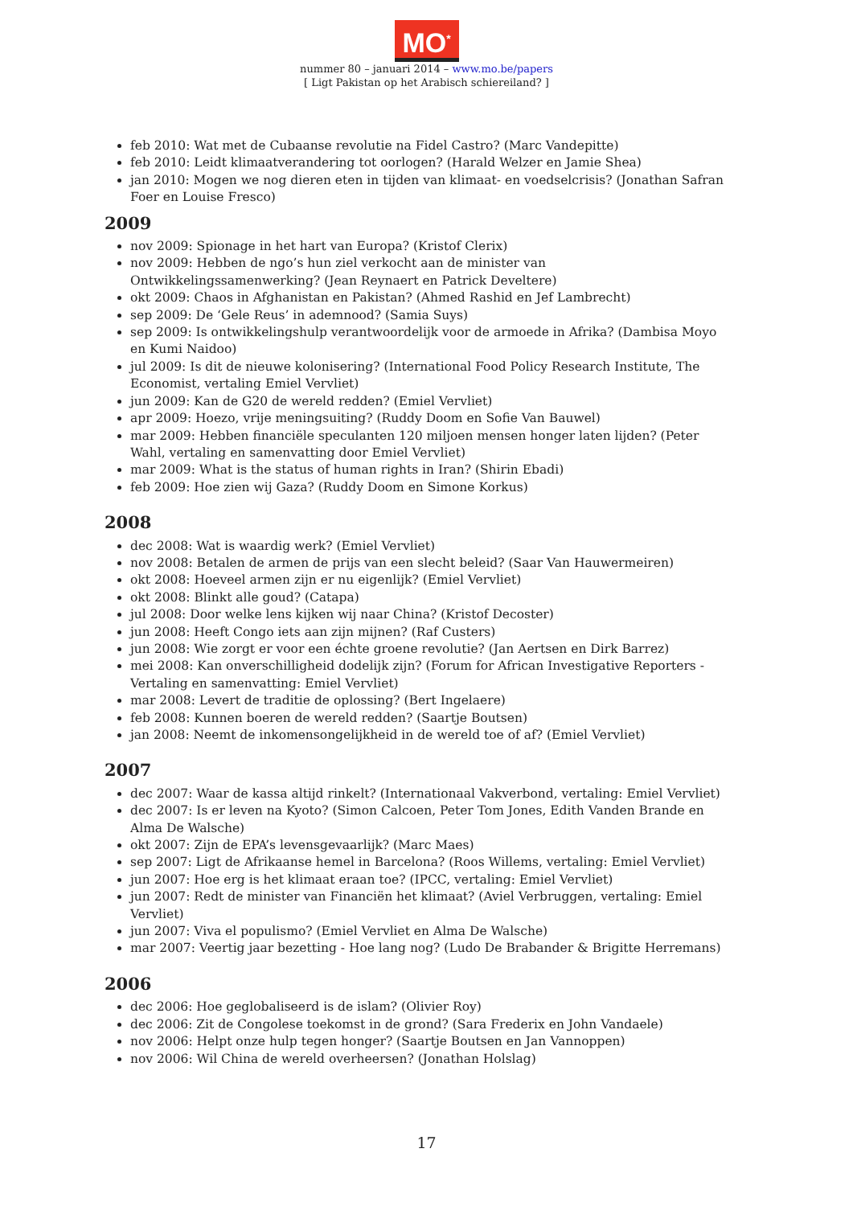MO<sup>*</sup>
nummer 80 – januari 2014 – www.mo.be/papers
[ Ligt Pakistan op het Arabisch schiereiland? ]
feb 2010: Wat met de Cubaanse revolutie na Fidel Castro? (Marc Vandepitte)
feb 2010: Leidt klimaatverandering tot oorlogen? (Harald Welzer en Jamie Shea)
jan 2010: Mogen we nog dieren eten in tijden van klimaat- en voedselcrisis? (Jonathan Safran Foer en Louise Fresco)
2009
nov 2009: Spionage in het hart van Europa? (Kristof Clerix)
nov 2009: Hebben de ngo’s hun ziel verkocht aan de minister van Ontwikkelingssamenwerking? (Jean Reynaert en Patrick Develtere)
okt 2009: Chaos in Afghanistan en Pakistan? (Ahmed Rashid en Jef Lambrecht)
sep 2009: De ‘Gele Reus’ in ademnood? (Samia Suys)
sep 2009: Is ontwikkelingshulp verantwoordelijk voor de armoede in Afrika? (Dambisa Moyo en Kumi Naidoo)
jul 2009: Is dit de nieuwe kolonisering? (International Food Policy Research Institute, The Economist, vertaling Emiel Vervliet)
jun 2009: Kan de G20 de wereld redden? (Emiel Vervliet)
apr 2009: Hoezo, vrije meningsuiting? (Ruddy Doom en Sofie Van Bauwel)
mar 2009: Hebben financiële speculanten 120 miljoen mensen honger laten lijden? (Peter Wahl, vertaling en samenvatting door Emiel Vervliet)
mar 2009: What is the status of human rights in Iran? (Shirin Ebadi)
feb 2009: Hoe zien wij Gaza? (Ruddy Doom en Simone Korkus)
2008
dec 2008: Wat is waardig werk? (Emiel Vervliet)
nov 2008: Betalen de armen de prijs van een slecht beleid? (Saar Van Hauwermeiren)
okt 2008: Hoeveel armen zijn er nu eigenlijk? (Emiel Vervliet)
okt 2008: Blinkt alle goud? (Catapa)
jul 2008: Door welke lens kijken wij naar China? (Kristof Decoster)
jun 2008: Heeft Congo iets aan zijn mijnen? (Raf Custers)
jun 2008: Wie zorgt er voor een échte groene revolutie? (Jan Aertsen en Dirk Barrez)
mei 2008: Kan onverschilligheid dodelijk zijn? (Forum for African Investigative Reporters - Vertaling en samenvatting: Emiel Vervliet)
mar 2008: Levert de traditie de oplossing? (Bert Ingelaere)
feb 2008: Kunnen boeren de wereld redden? (Saartje Boutsen)
jan 2008: Neemt de inkomensongelijkheid in de wereld toe of af? (Emiel Vervliet)
2007
dec 2007: Waar de kassa altijd rinkelt? (Internationaal Vakverbond, vertaling: Emiel Vervliet)
dec 2007: Is er leven na Kyoto? (Simon Calcoen, Peter Tom Jones, Edith Vanden Brande en Alma De Walsche)
okt 2007: Zijn de EPA’s levensgevaarlijk? (Marc Maes)
sep 2007: Ligt de Afrikaanse hemel in Barcelona? (Roos Willems, vertaling: Emiel Vervliet)
jun 2007: Hoe erg is het klimaat eraan toe? (IPCC, vertaling: Emiel Vervliet)
jun 2007: Redt de minister van Financiën het klimaat? (Aviel Verbruggen, vertaling: Emiel Vervliet)
jun 2007: Viva el populismo? (Emiel Vervliet en Alma De Walsche)
mar 2007: Veertig jaar bezetting - Hoe lang nog? (Ludo De Brabander & Brigitte Herremans)
2006
dec 2006: Hoe geglobaliseerd is de islam? (Olivier Roy)
dec 2006: Zit de Congolese toekomst in de grond? (Sara Frederix en John Vandaele)
nov 2006: Helpt onze hulp tegen honger? (Saartje Boutsen en Jan Vannoppen)
nov 2006: Wil China de wereld overheersen? (Jonathan Holslag)
17